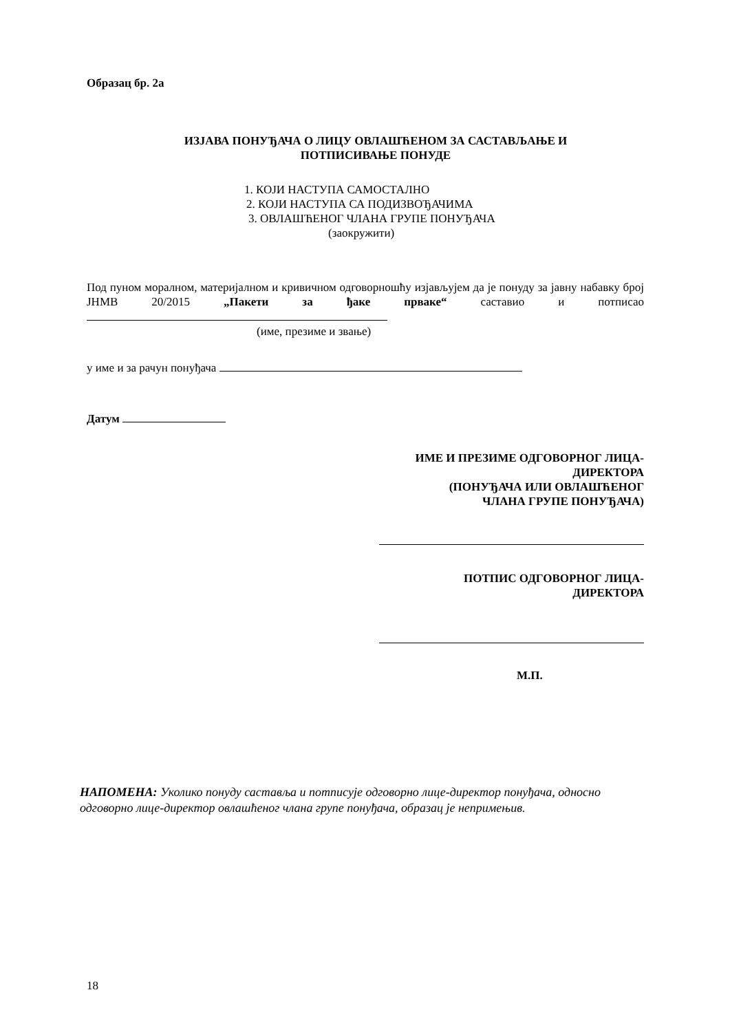Образац бр. 2а
ИЗЈАВА ПОНУЂАЧА О ЛИЦУ ОВЛАШЋЕНОМ ЗА САСТАВЉАЊЕ И
ПОТПИСИВАЊЕ ПОНУДЕ
1. КОЈИ НАСТУПА САМОСТАЛНО
2. КОЈИ НАСТУПА СА ПОДИЗВОЂАЧИМА
3. ОВЛАШЋЕНОГ ЧЛАНА ГРУПЕ ПОНУЂАЧА
(заокружити)
Под пуном моралном, материјалном и кривичном одговорношћу изјављујем да је понуду за јавну набавку број ЈНМВ 20/2015 „Пакети за ђаке прваке“ саставио и потписао
(име, презиме и звање)
у име и за рачун понуђача
Датум
ИМЕ И ПРЕЗИМЕ ОДГОВОРНОГ ЛИЦА-
ДИРЕКТОРА
(ПОНУЂАЧА ИЛИ ОВЛАШЋЕНОГ
ЧЛАНА ГРУПЕ ПОНУЂАЧА)
ПОТПИС ОДГОВОРНОГ ЛИЦА-
ДИРЕКТОРА
М.П.
НАПОМЕНА: Уколико понуду саставља и потписује одговорно лице-директор понуђача, односно одговорно лице-директор овлашћеног члана групе понуђача, образац је непримењив.
18